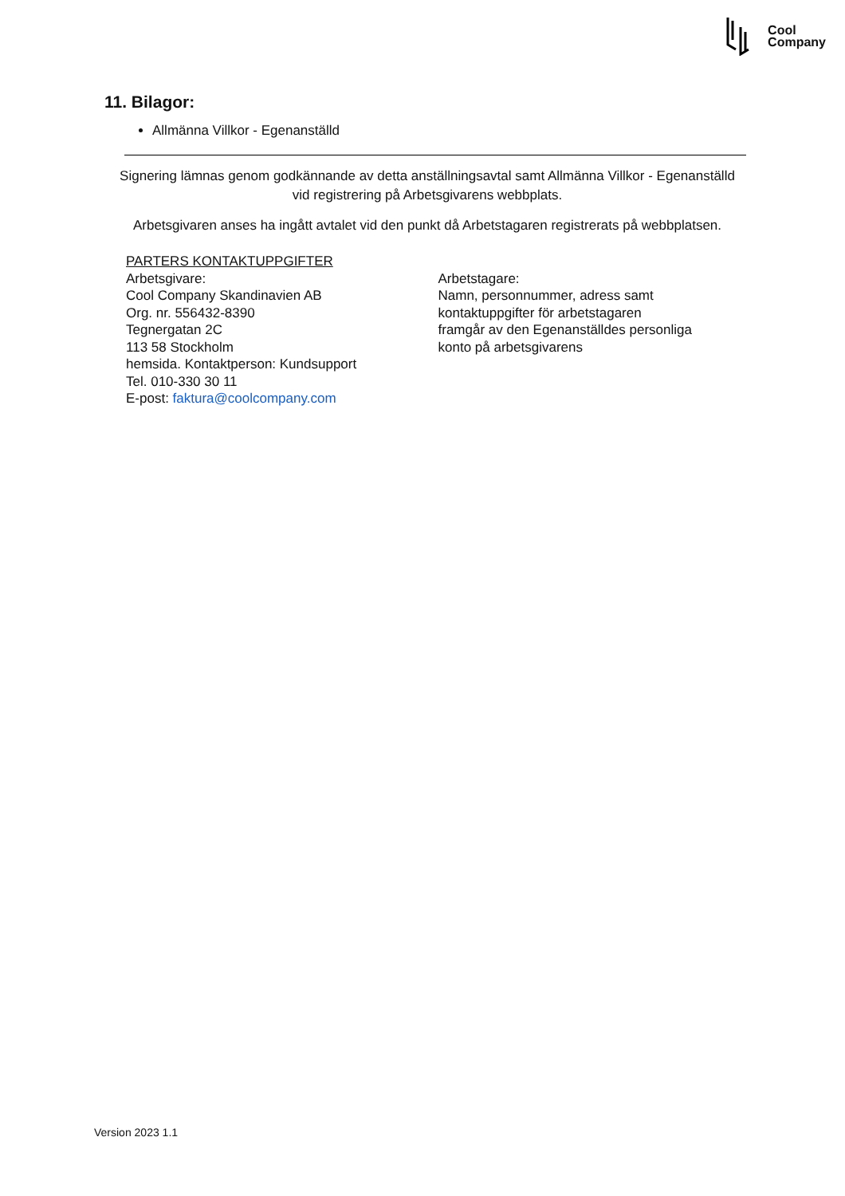Cool
Company
11. Bilagor:
Allmänna Villkor - Egenanställd
Signering lämnas genom godkännande av detta anställningsavtal samt Allmänna Villkor - Egenanställd
vid registrering på Arbetsgivarens webbplats.
Arbetsgivaren anses ha ingått avtalet vid den punkt då Arbetstagaren registrerats på webbplatsen.
PARTERS KONTAKTUPPGIFTER
Arbetsgivare:
Cool Company Skandinavien AB
Org. nr. 556432-8390
Tegnergatan 2C
113 58 Stockholm
hemsida. Kontaktperson: Kundsupport
Tel. 010-330 30 11
E-post: faktura@coolcompany.com
Arbetstagare:
Namn, personnummer, adress samt
kontaktuppgifter för arbetstagaren
framgår av den Egenanställdes personliga
konto på arbetsgivarens
Version 2023 1.1